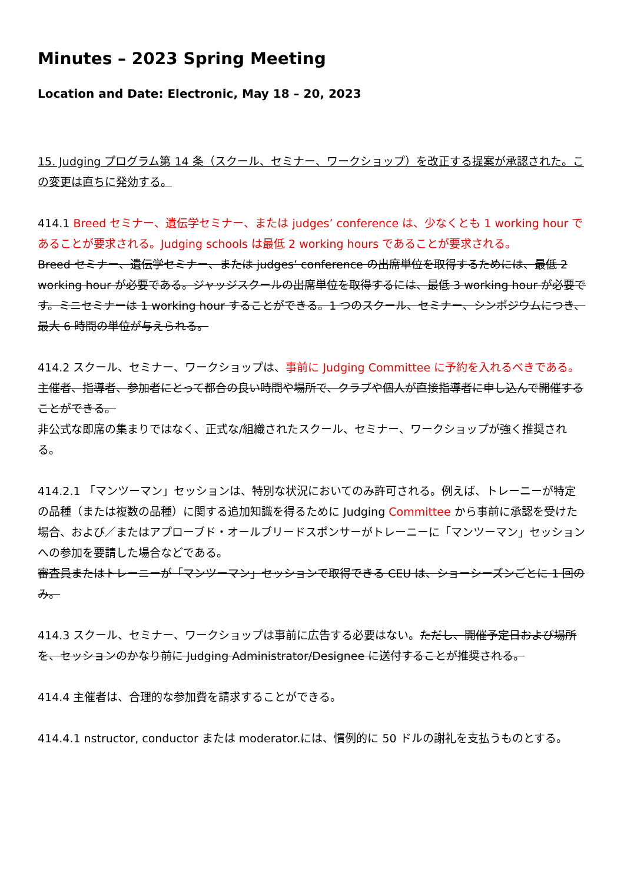Minutes – 2023 Spring Meeting
Location and Date: Electronic, May 18 – 20, 2023
15. Judging プログラム第 14 条（スクール、セミナー、ワークショップ）を改正する提案が承認された。この変更は直ちに発効する。
414.1 Breed セミナー、遺伝学セミナー、または judges’ conference は、少なくとも 1 working hour であることが要求される。Judging schools は最低 2 working hours であることが要求される。
Breed セミナー、遺伝学セミナー、または judges’ conference の出席単位を取得するためには、最低 2 working hour が必要である。ジャッジスクールの出席単位を取得するには、最低 3 working hour が必要です。ミニセミナーは 1 working hour することができる。1 つのスクール、セミナー、シンポジウムにつき、最大 6 時間の単位が与えられる。
414.2 スクール、セミナー、ワークショップは、事前に Judging Committee に予約を入れるべきである。
主催者、指導者、参加者にとって都合の良い時間や場所で、クラブや個人が直接指導者に申し込んで開催することができる。
非公式な即席の集まりではなく、正式な/組織されたスクール、セミナー、ワークショップが強く推奨される。
414.2.1 「マンツーマン」セッションは、特別な状況においてのみ許可される。例えば、トレーニーが特定の品種（または複数の品種）に関する追加知識を得るために Judging Committee から事前に承認を受けた場合、および／またはアプローブド・オールブリードスポンサーがトレーニーに「マンツーマン」セッションへの参加を要請した場合などである。
審査員またはトレーニーが「マンツーマン」セッションで取得できる CEU は、ショーシーズンごとに 1 回のみ。
414.3 スクール、セミナー、ワークショップは事前に広告する必要はない。ただし、開催予定日および場所を、セッションのかなり前に Judging Administrator/Designee に送付することが推奨される。
414.4 主催者は、合理的な参加費を請求することができる。
414.4.1 nstructor, conductor または moderator.には、慣例的に 50 ドルの謝礼を支払うものとする。